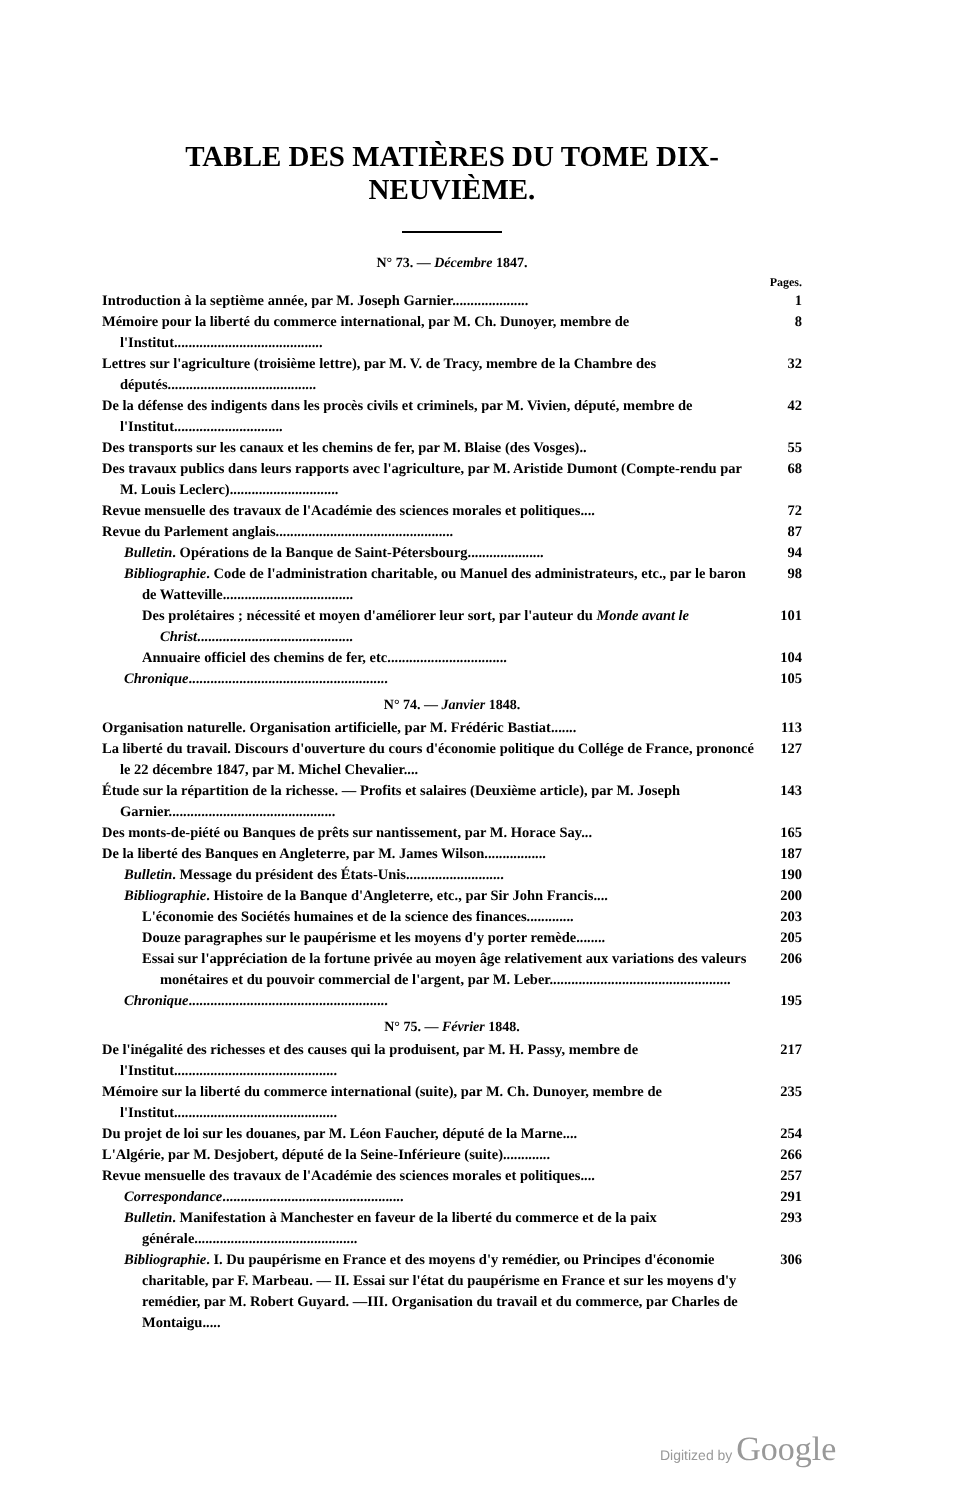TABLE DES MATIÈRES DU TOME DIX-NEUVIÈME.
N° 73. — Décembre 1847.
Pages.
Introduction à la septième année, par M. Joseph Garnier.....................
1
Mémoire pour la liberté du commerce international, par M. Ch. Dunoyer, membre de l'Institut.........................................
8
Lettres sur l'agriculture (troisième lettre), par M. V. de Tracy, membre de la Chambre des députés.........................................
32
De la défense des indigents dans les procès civils et criminels, par M. Vivien, député, membre de l'Institut..............................
42
Des transports sur les canaux et les chemins de fer, par M. Blaise (des Vosges)..
55
Des travaux publics dans leurs rapports avec l'agriculture, par M. Aristide Dumont (Compte-rendu par M. Louis Leclerc)..............................
68
Revue mensuelle des travaux de l'Académie des sciences morales et politiques....
72
Revue du Parlement anglais.................................................
87
Bulletin. Opérations de la Banque de Saint-Pétersbourg.....................
94
Bibliographie. Code de l'administration charitable, ou Manuel des administrateurs, etc., par le baron de Watteville....................................
98
Des prolétaires ; nécessité et moyen d'améliorer leur sort, par l'auteur du Monde avant le Christ...........................................
101
Annuaire officiel des chemins de fer, etc.................................
104
Chronique.......................................................
105
N° 74. — Janvier 1848.
Organisation naturelle. Organisation artificielle, par M. Frédéric Bastiat.......
113
La liberté du travail. Discours d'ouverture du cours d'économie politique du Collége de France, prononcé le 22 décembre 1847, par M. Michel Chevalier....
127
Étude sur la répartition de la richesse. — Profits et salaires (Deuxième article), par M. Joseph Garnier..............................................
143
Des monts-de-piété ou Banques de prêts sur nantissement, par M. Horace Say...
165
De la liberté des Banques en Angleterre, par M. James Wilson.................
187
Bulletin. Message du président des États-Unis...........................
190
Bibliographie. Histoire de la Banque d'Angleterre, etc., par Sir John Francis....
200
L'économie des Sociétés humaines et de la science des finances.............
203
Douze paragraphes sur le paupérisme et les moyens d'y porter remède........
205
Essai sur l'appréciation de la fortune privée au moyen âge relativement aux variations des valeurs monétaires et du pouvoir commercial de l'argent, par M. Leber..................................................
206
Chronique.......................................................
195
N° 75. — Février 1848.
De l'inégalité des richesses et des causes qui la produisent, par M. H. Passy, membre de l'Institut.............................................
217
Mémoire sur la liberté du commerce international (suite), par M. Ch. Dunoyer, membre de l'Institut.............................................
235
Du projet de loi sur les douanes, par M. Léon Faucher, député de la Marne....
254
L'Algérie, par M. Desjobert, député de la Seine-Inférieure (suite).............
266
Revue mensuelle des travaux de l'Académie des sciences morales et politiques....
257
Correspondance..................................................
291
Bulletin. Manifestation à Manchester en faveur de la liberté du commerce et de la paix générale.............................................
293
Bibliographie. I. Du paupérisme en France et des moyens d'y remédier, ou Principes d'économie charitable, par F. Marbeau. — II. Essai sur l'état du paupérisme en France et sur les moyens d'y remédier, par M. Robert Guyard. —III. Organisation du travail et du commerce, par Charles de Montaigu.....
306
Digitized by Google